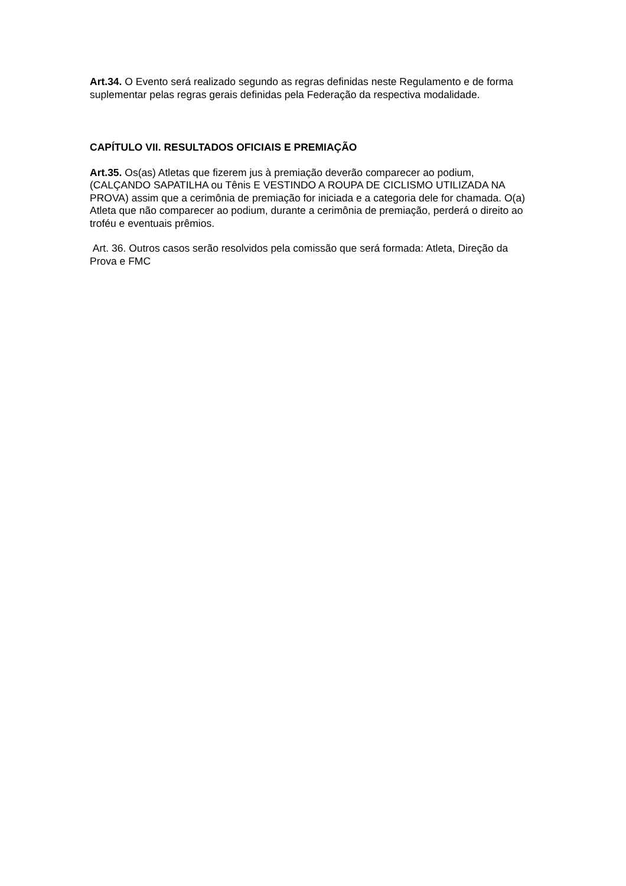Art.34. O Evento será realizado segundo as regras definidas neste Regulamento e de forma suplementar pelas regras gerais definidas pela Federação da respectiva modalidade.
CAPÍTULO VII. RESULTADOS OFICIAIS E PREMIAÇÃO
Art.35. Os(as) Atletas que fizerem jus à premiação deverão comparecer ao podium, (CALÇANDO SAPATILHA ou Tênis E VESTINDO A ROUPA DE CICLISMO UTILIZADA NA PROVA) assim que a cerimônia de premiação for iniciada e a categoria dele for chamada. O(a) Atleta que não comparecer ao podium, durante a cerimônia de premiação, perderá o direito ao troféu e eventuais prêmios.
Art. 36. Outros casos serão resolvidos pela comissão que será formada: Atleta, Direção da Prova e FMC